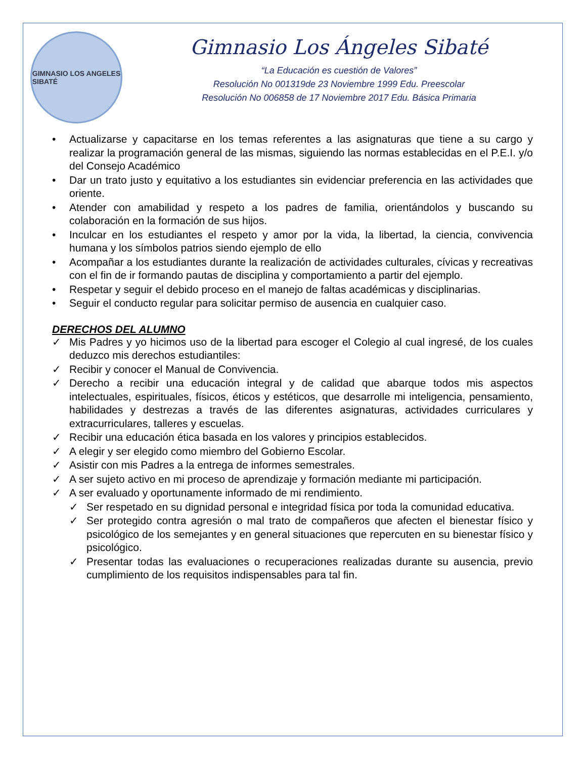GIMNASIO LOS ANGELES
SIBATÉ
Gimnasio Los Ángeles Sibaté
“La Educación es cuestión de Valores”
Resolución No 001319de 23 Noviembre 1999 Edu. Preescolar
Resolución No 006858 de 17 Noviembre 2017 Edu. Básica Primaria
• Actualizarse y capacitarse en los temas referentes a las asignaturas que tiene a su cargo y realizar la programación general de las mismas, siguiendo las normas establecidas en el P.E.I. y/o del Consejo Académico
• Dar un trato justo y equitativo a los estudiantes sin evidenciar preferencia en las actividades que oriente.
• Atender con amabilidad y respeto a los padres de familia, orientándolos y buscando su colaboración en la formación de sus hijos.
• Inculcar en los estudiantes el respeto y amor por la vida, la libertad, la ciencia, convivencia humana y los símbolos patrios siendo ejemplo de ello
• Acompañar a los estudiantes durante la realización de actividades culturales, cívicas y recreativas con el fin de ir formando pautas de disciplina y comportamiento a partir del ejemplo.
• Respetar y seguir el debido proceso en el manejo de faltas académicas y disciplinarias.
• Seguir el conducto regular para solicitar permiso de ausencia en cualquier caso.
DERECHOS DEL ALUMNO
✓ Mis Padres y yo hicimos uso de la libertad para escoger el Colegio al cual ingresé, de los cuales deduzco mis derechos estudiantiles:
✓ Recibir y conocer el Manual de Convivencia.
✓ Derecho a recibir una educación integral y de calidad que abarque todos mis aspectos intelectuales, espirituales, físicos, éticos y estéticos, que desarrolle mi inteligencia, pensamiento, habilidades y destrezas a través de las diferentes asignaturas, actividades curriculares y extracurriculares, talleres y escuelas.
✓ Recibir una educación ética basada en los valores y principios establecidos.
✓ A elegir y ser elegido como miembro del Gobierno Escolar.
✓ Asistir con mis Padres a la entrega de informes semestrales.
✓ A ser sujeto activo en mi proceso de aprendizaje y formación mediante mi participación.
✓ A ser evaluado y oportunamente informado de mi rendimiento.
✓ Ser respetado en su dignidad personal e integridad física por toda la comunidad educativa.
✓ Ser protegido contra agresión o mal trato de compañeros que afecten el bienestar físico y psicológico de los semejantes y en general situaciones que repercuten en su bienestar físico y psicológico.
✓ Presentar todas las evaluaciones o recuperaciones realizadas durante su ausencia, previo cumplimiento de los requisitos indispensables para tal fin.